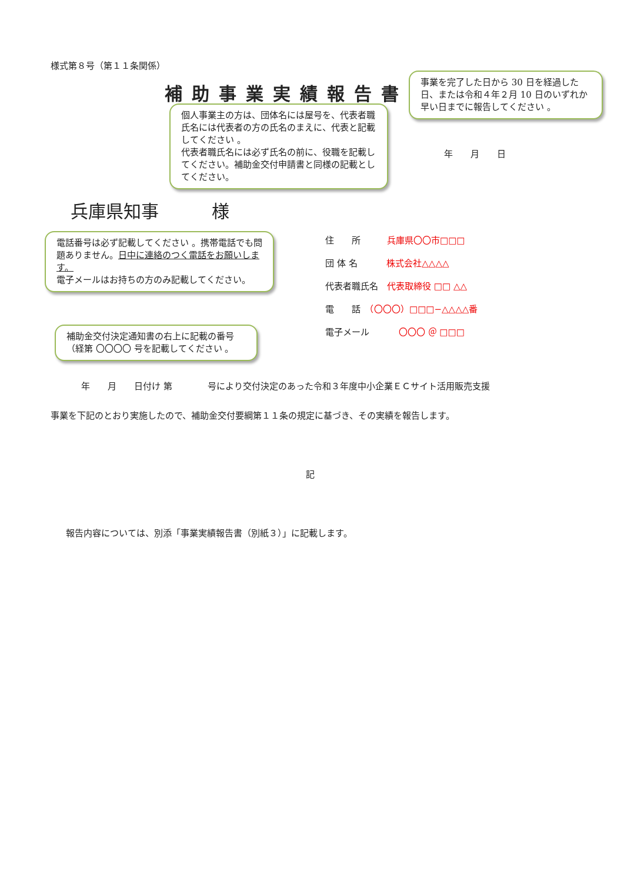様式第８号（第１１条関係）
補助事業実績報告書
事業を完了した日から 30 日を経過した日、または令和４年２月 10 日のいずれか早い日までに報告してください 。
個人事業主の方は、団体名には屋号を、代表者職氏名には代表者の方の氏名のまえに、代表と記載してください 。
代表者職氏名には必ず氏名の前に、役職を記載してください。補助金交付申請書と同様の記載としてください。
年　　月　　日
兵庫県知事　　　様
電話番号は必ず記載してください 。携帯電話でも問題ありません。日中に連絡のつく電話をお願いします。
電子メールはお持ちの方のみ記載してください。
住　　所　　　兵庫県〇〇市□□□
団 体 名　　　 株式会社△△△△
代表者職氏名　代表取締役 □□ △△
電　　話　（〇〇〇）□□□−△△△△番
電子メール　　　 〇〇〇 ＠ □□□
補助金交付決定通知書の右上に記載の番号（経第 〇〇〇〇 号を記載してください 。
年　　月　　日付け 第　　　　号により交付決定のあった令和３年度中小企業ＥＣサイト活用販売支援
事業を下記のとおり実施したので、補助金交付要綱第１１条の規定に基づき、その実績を報告します。
記
報告内容については、別添「事業実績報告書（別紙３）」に記載します。